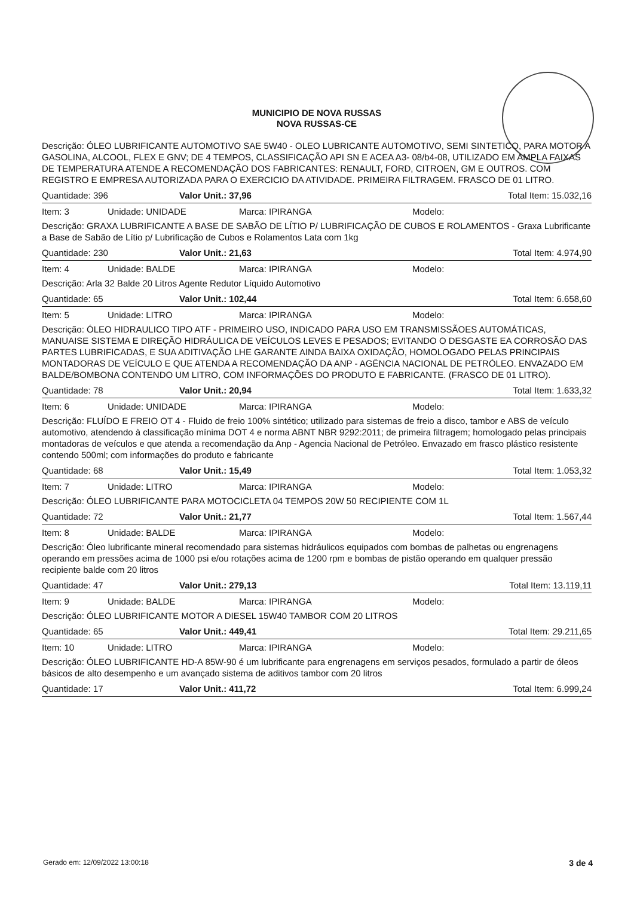MUNICIPIO DE NOVA RUSSAS
NOVA RUSSAS-CE
Descrição: ÓLEO LUBRIFICANTE AUTOMOTIVO SAE 5W40 - OLEO LUBRICANTE AUTOMOTIVO, SEMI SINTETICO, PARA MOTOR A GASOLINA, ALCOOL, FLEX E GNV; DE 4 TEMPOS, CLASSIFICAÇÃO API SN E ACEA A3- 08/b4-08, UTILIZADO EM AMPLA FAIXAS DE TEMPERATURA ATENDE A RECOMENDAÇÃO DOS FABRICANTES: RENAULT, FORD, CITROEN, GM E OUTROS. COM REGISTRO E EMPRESA AUTORIZADA PARA O EXERCICIO DA ATIVIDADE. PRIMEIRA FILTRAGEM. FRASCO DE 01 LITRO.
Quantidade: 396 Valor Unit.: 37,96 Total Item: 15.032,16
Item: 3 Unidade: UNIDADE Marca: IPIRANGA Modelo:
Descrição: GRAXA LUBRIFICANTE A BASE DE SABÃO DE LÍTIO P/ LUBRIFICAÇÃO DE CUBOS E ROLAMENTOS - Graxa Lubrificante a Base de Sabão de Lítio p/ Lubrificação de Cubos e Rolamentos Lata com 1kg
Quantidade: 230 Valor Unit.: 21,63 Total Item: 4.974,90
Item: 4 Unidade: BALDE Marca: IPIRANGA Modelo:
Descrição: Arla 32 Balde 20 Litros Agente Redutor Líquido Automotivo
Quantidade: 65 Valor Unit.: 102,44 Total Item: 6.658,60
Item: 5 Unidade: LITRO Marca: IPIRANGA Modelo:
Descrição: ÓLEO HIDRAULICO TIPO ATF - PRIMEIRO USO, INDICADO PARA USO EM TRANSMISSÃOES AUTOMÁTICAS, MANUAISE SISTEMA E DIREÇÃO HIDRÁULICA DE VEÍCULOS LEVES E PESADOS; EVITANDO O DESGASTE EA CORROSÃO DAS PARTES LUBRIFICADAS, E SUA ADITIVAÇÃO LHE GARANTE AINDA BAIXA OXIDAÇÃO, HOMOLOGADO PELAS PRINCIPAIS MONTADORAS DE VEÍCULO E QUE ATENDA A RECOMENDAÇÃO DA ANP - AGÊNCIA NACIONAL DE PETRÓLEO. ENVAZADO EM BALDE/BOMBONA CONTENDO UM LITRO, COM INFORMAÇÕES DO PRODUTO E FABRICANTE. (FRASCO DE 01 LITRO).
Quantidade: 78 Valor Unit.: 20,94 Total Item: 1.633,32
Item: 6 Unidade: UNIDADE Marca: IPIRANGA Modelo:
Descrição: FLUÍDO E FREIO OT 4 - Fluido de freio 100% sintético; utilizado para sistemas de freio a disco, tambor e ABS de veículo automotivo, atendendo à classificação mínima DOT 4 e norma ABNT NBR 9292:2011; de primeira filtragem; homologado pelas principais montadoras de veículos e que atenda a recomendação da Anp - Agencia Nacional de Petróleo. Envazado em frasco plástico resistente contendo 500ml; com informações do produto e fabricante
Quantidade: 68 Valor Unit.: 15,49 Total Item: 1.053,32
Item: 7 Unidade: LITRO Marca: IPIRANGA Modelo:
Descrição: ÓLEO LUBRIFICANTE PARA MOTOCICLETA 04 TEMPOS 20W 50 RECIPIENTE COM 1L
Quantidade: 72 Valor Unit.: 21,77 Total Item: 1.567,44
Item: 8 Unidade: BALDE Marca: IPIRANGA Modelo:
Descrição: Óleo lubrificante mineral recomendado para sistemas hidráulicos equipados com bombas de palhetas ou engrenagens operando em pressões acima de 1000 psi e/ou rotações acima de 1200 rpm e bombas de pistão operando em qualquer pressão recipiente balde com 20 litros
Quantidade: 47 Valor Unit.: 279,13 Total Item: 13.119,11
Item: 9 Unidade: BALDE Marca: IPIRANGA Modelo:
Descrição: ÓLEO LUBRIFICANTE MOTOR A DIESEL 15W40 TAMBOR COM 20 LITROS
Quantidade: 65 Valor Unit.: 449,41 Total Item: 29.211,65
Item: 10 Unidade: LITRO Marca: IPIRANGA Modelo:
Descrição: ÓLEO LUBRIFICANTE HD-A 85W-90 é um lubrificante para engrenagens em serviços pesados, formulado a partir de óleos básicos de alto desempenho e um avançado sistema de aditivos tambor com 20 litros
Quantidade: 17 Valor Unit.: 411,72 Total Item: 6.999,24
Gerado em: 12/09/2022 13:00:18 3 de 4